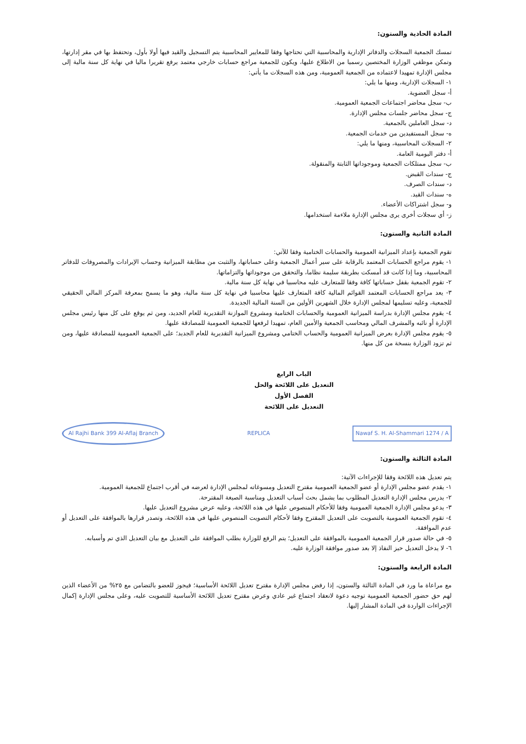المادة الحادية والستون:
تمسك الجمعية السجلات والدفاتر الإدارية والمحاسبية التي تحتاجها وفقا للمعايير المحاسبية يتم التسجيل والقيد فيها أولا بأول، وتحتفظ بها في مقر إدارتها، وتمكن موظفي الوزارة المختصين رسميا من الاطلاع عليها، ويكون للجمعية مراجع حسابات خارجي معتمد يرفع تقريرا ماليا في نهاية كل سنة مالية إلى مجلس الإدارة تمهيدا لاعتماده من الجمعية العمومية، ومن هذه السجلات ما يأتي:
١- السجلات الإدارية، ومنها ما يلي:
أ- سجل العضوية.
ب- سجل محاضر اجتماعات الجمعية العمومية.
ج- سجل محاضر جلسات مجلس الإدارة.
د- سجل العاملين بالجمعية.
ه- سجل المستفيدين من خدمات الجمعية.
٢- السجلات المحاسبية، ومنها ما يلي:
أ- دفتر اليومية العامة.
ب- سجل ممتلكات الجمعية وموجوداتها الثابتة والمنقولة.
ج- سندات القبض.
د- سندات الصرف.
ه- سندات القيد.
و- سجل اشتراكات الأعضاء.
ز- أي سجلات أخرى يرى مجلس الإدارة ملاءمة استخدامها.
المادة الثانية والستون:
تقوم الجمعية بإعداد الميزانية العمومية والحسابات الختامية وفقا للآتي:
١- يقوم مراجع الحسابات المعتمد بالرقابة على سير أعمال الجمعية وعلى حساباتها، والتثبت من مطابقة الميزانية وحساب الإيرادات والمصروفات للدفاتر المحاسبية، وما إذا كانت قد أمسكت بطريقة سليمة نظاما، والتحقق من موجوداتها والتزاماتها.
٢- تقوم الجمعية بقفل حساباتها كافة وفقا للمتعارف عليه محاسبيا في نهاية كل سنة مالية.
٣- يعد مراجع الحسابات المعتمد القوائم المالية كافة المتعارف عليها محاسبيا في نهاية كل سنة مالية، وهو ما يسمح بمعرفة المركز المالي الحقيقي للجمعية، وعليه تسليمها لمجلس الإدارة خلال الشهرين الأولين من السنة المالية الجديدة.
٤- يقوم مجلس الإدارة بدراسة الميزانية العمومية والحسابات الختامية ومشروع الموازنة التقديرية للعام الجديد، ومن ثم يوقع على كل منها رئيس مجلس الإدارة أو نائبه والمشرف المالي ومحاسب الجمعية والأمين العام، تمهيدا لرفعها للجمعية العمومية للمصادقة عليها.
٥- يقوم مجلس الإدارة بعرض الميزانية العمومية والحساب الختامي ومشروع الميزانية التقديرية للعام الجديد؛ على الجمعية العمومية للمصادقة عليها، ومن ثم تزود الوزارة بنسخة من كل منها.
الباب الرابع
التعديل على اللائحة والحل
الفصل الأول
التعديل على اللائحة
Al Rajhi Bank 399 Al-Aflaj Branch REPLICA Nawaf S. H. Al-Shammari 1274 / A
المادة الثالثة والستون:
يتم تعديل هذه اللائحة وفقا للإجراءات الآتية:
١- يقدم عضو مجلس الإدارة أو عضو الجمعية العمومية مقترح التعديل ومسوغاته لمجلس الإدارة لعرضه في أقرب اجتماع للجمعية العمومية.
٢- يدرس مجلس الإدارة التعديل المطلوب بما يشمل بحث أسباب التعديل ومناسبة الصيغة المقترحة.
٣- يدعو مجلس الإدارة الجمعية العمومية وفقا للأحكام المنصوص عليها في هذه اللائحة، وعليه عرض مشروع التعديل عليها.
٤- تقوم الجمعية العمومية بالتصويت على التعديل المقترح وفقا لأحكام التصويت المنصوص عليها في هذه اللائحة، وتصدر قرارها بالموافقة على التعديل أو عدم الموافقة.
٥- في حالة صدور قرار الجمعية العمومية بالموافقة على التعديل؛ يتم الرفع للوزارة بطلب الموافقة على التعديل مع بيان التعديل الذي تم وأسبابه.
٦- لا يدخل التعديل حيز النفاذ إلا بعد صدور موافقة الوزارة عليه.
المادة الرابعة والستون:
مع مراعاة ما ورد في المادة الثالثة والستون، إذا رفض مجلس الإدارة مقترح تعديل اللائحة الأساسية؛ فيجوز للعضو بالتضامن مع ٢٥% من الأعضاء الذين لهم حق حضور الجمعية العمومية توجيه دعوة لانعقاد اجتماع غير عادي وعرض مقترح تعديل اللائحة الأساسية للتصويت عليه، وعلى مجلس الإدارة إكمال الإجراءات الواردة في المادة المشار إليها.